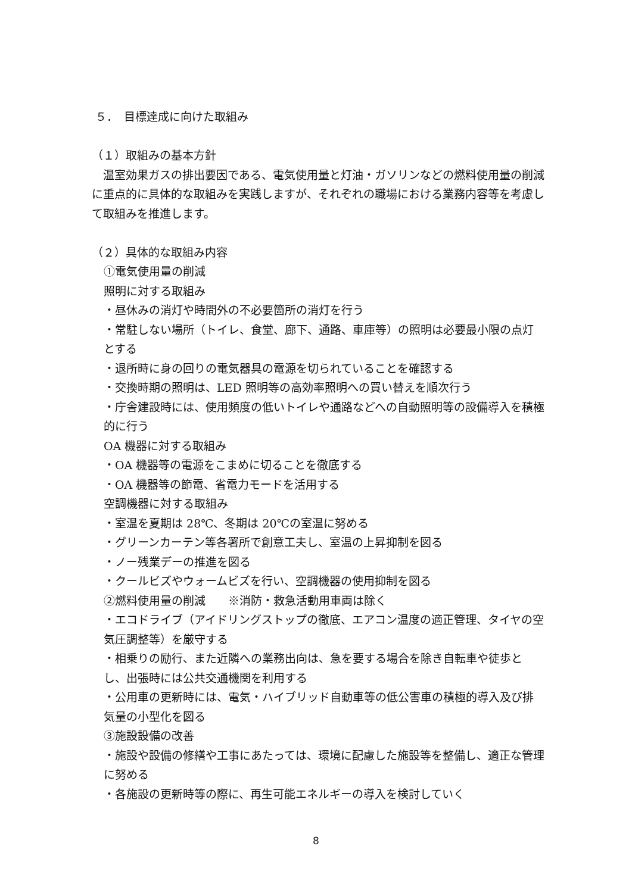５．　目標達成に向けた取組み
（１）取組みの基本方針
　温室効果ガスの排出要因である、電気使用量と灯油・ガソリンなどの燃料使用量の削減に重点的に具体的な取組みを実践しますが、それぞれの職場における業務内容等を考慮して取組みを推進します。
（２）具体的な取組み内容
①電気使用量の削減
照明に対する取組み
・昼休みの消灯や時間外の不必要箇所の消灯を行う
・常駐しない場所（トイレ、食堂、廊下、通路、車庫等）の照明は必要最小限の点灯とする
・退所時に身の回りの電気器具の電源を切られていることを確認する
・交換時期の照明は、LED 照明等の高効率照明への買い替えを順次行う
・庁舎建設時には、使用頻度の低いトイレや通路などへの自動照明等の設備導入を積極的に行う
OA 機器に対する取組み
・OA 機器等の電源をこまめに切ることを徹底する
・OA 機器等の節電、省電力モードを活用する
空調機器に対する取組み
・室温を夏期は 28℃、冬期は 20℃の室温に努める
・グリーンカーテン等各署所で創意工夫し、室温の上昇抑制を図る
・ノー残業デーの推進を図る
・クールビズやウォームビズを行い、空調機器の使用抑制を図る
②燃料使用量の削減　　※消防・救急活動用車両は除く
・エコドライブ（アイドリングストップの徹底、エアコン温度の適正管理、タイヤの空気圧調整等）を厳守する
・相乗りの励行、また近隣への業務出向は、急を要する場合を除き自転車や徒歩とし、出張時には公共交通機関を利用する
・公用車の更新時には、電気・ハイブリッド自動車等の低公害車の積極的導入及び排気量の小型化を図る
③施設設備の改善
・施設や設備の修繕や工事にあたっては、環境に配慮した施設等を整備し、適正な管理に努める
・各施設の更新時等の際に、再生可能エネルギーの導入を検討していく
8